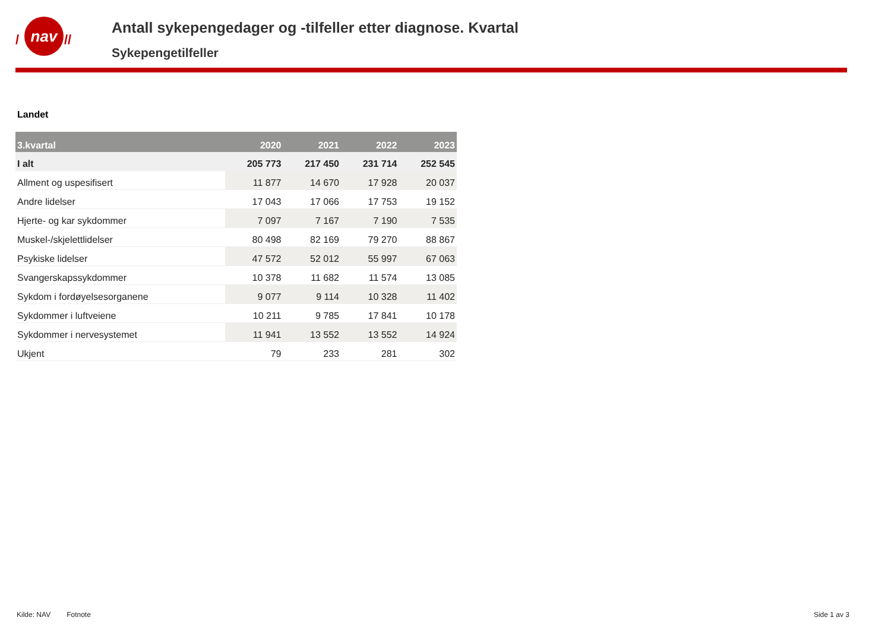nav
/
//
Antall sykepengedager og -tilfeller etter diagnose. Kvartal
Sykepengetilfeller
Landet
| 3.kvartal | 2020 | 2021 | 2022 | 2023 |
| --- | --- | --- | --- | --- |
| I alt | 205 773 | 217 450 | 231 714 | 252 545 |
| Allment og uspesifisert | 11 877 | 14 670 | 17 928 | 20 037 |
| Andre lidelser | 17 043 | 17 066 | 17 753 | 19 152 |
| Hjerte- og kar sykdommer | 7 097 | 7 167 | 7 190 | 7 535 |
| Muskel-/skjelettlidelser | 80 498 | 82 169 | 79 270 | 88 867 |
| Psykiske lidelser | 47 572 | 52 012 | 55 997 | 67 063 |
| Svangerskapssykdommer | 10 378 | 11 682 | 11 574 | 13 085 |
| Sykdom i fordøyelsesorganene | 9 077 | 9 114 | 10 328 | 11 402 |
| Sykdommer i luftveiene | 10 211 | 9 785 | 17 841 | 10 178 |
| Sykdommer i nervesystemet | 11 941 | 13 552 | 13 552 | 14 924 |
| Ukjent | 79 | 233 | 281 | 302 |
Kilde: NAV Fotnote Side 1 av 3